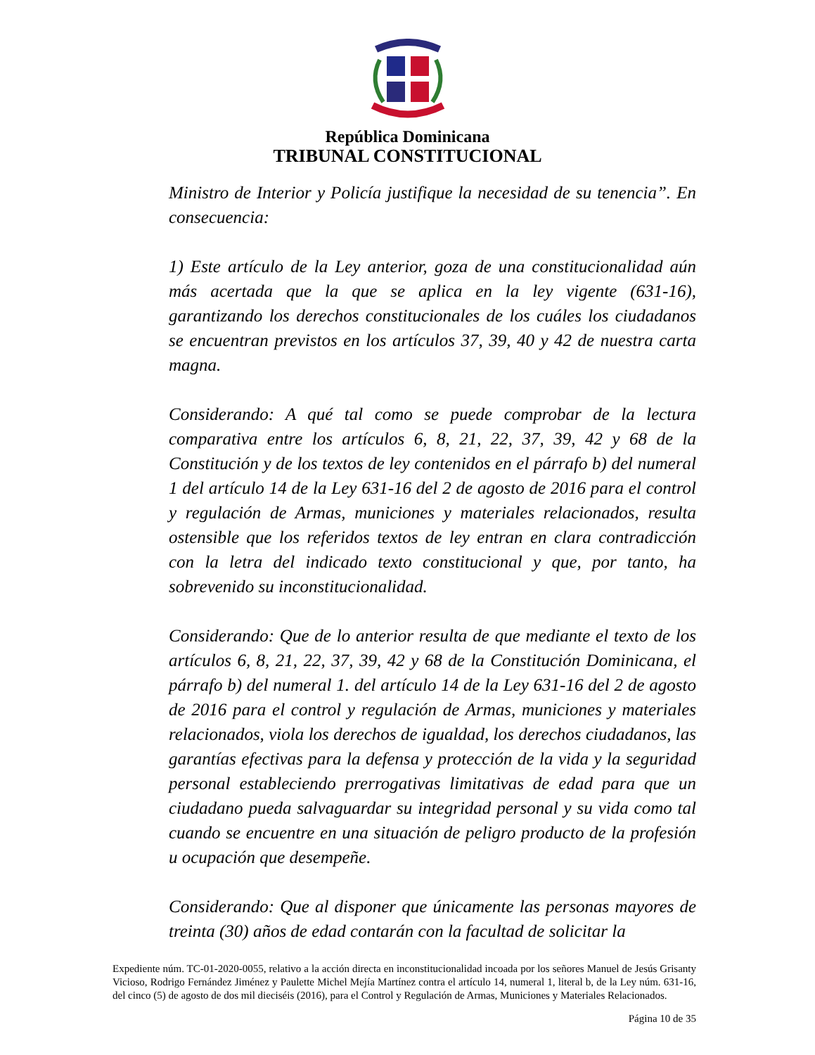República Dominicana
TRIBUNAL CONSTITUCIONAL
Ministro de Interior y Policía justifique la necesidad de su tenencia”. En consecuencia:
1) Este artículo de la Ley anterior, goza de una constitucionalidad aún más acertada que la que se aplica en la ley vigente (631-16), garantizando los derechos constitucionales de los cuáles los ciudadanos se encuentran previstos en los artículos 37, 39, 40 y 42 de nuestra carta magna.
Considerando: A qué tal como se puede comprobar de la lectura comparativa entre los artículos 6, 8, 21, 22, 37, 39, 42 y 68 de la Constitución y de los textos de ley contenidos en el párrafo b) del numeral 1 del artículo 14 de la Ley 631-16 del 2 de agosto de 2016 para el control y regulación de Armas, municiones y materiales relacionados, resulta ostensible que los referidos textos de ley entran en clara contradicción con la letra del indicado texto constitucional y que, por tanto, ha sobrevenido su inconstitucionalidad.
Considerando: Que de lo anterior resulta de que mediante el texto de los artículos 6, 8, 21, 22, 37, 39, 42 y 68 de la Constitución Dominicana, el párrafo b) del numeral 1. del artículo 14 de la Ley 631-16 del 2 de agosto de 2016 para el control y regulación de Armas, municiones y materiales relacionados, viola los derechos de igualdad, los derechos ciudadanos, las garantías efectivas para la defensa y protección de la vida y la seguridad personal estableciendo prerrogativas limitativas de edad para que un ciudadano pueda salvaguardar su integridad personal y su vida como tal cuando se encuentre en una situación de peligro producto de la profesión u ocupación que desempeñe.
Considerando: Que al disponer que únicamente las personas mayores de treinta (30) años de edad contarán con la facultad de solicitar la
Expediente núm. TC-01-2020-0055, relativo a la acción directa en inconstitucionalidad incoada por los señores Manuel de Jesús Grisanty Vicioso, Rodrigo Fernández Jiménez y Paulette Michel Mejía Martínez contra el artículo 14, numeral 1, literal b, de la Ley núm. 631-16, del cinco (5) de agosto de dos mil dieciséis (2016), para el Control y Regulación de Armas, Municiones y Materiales Relacionados.
Página 10 de 35